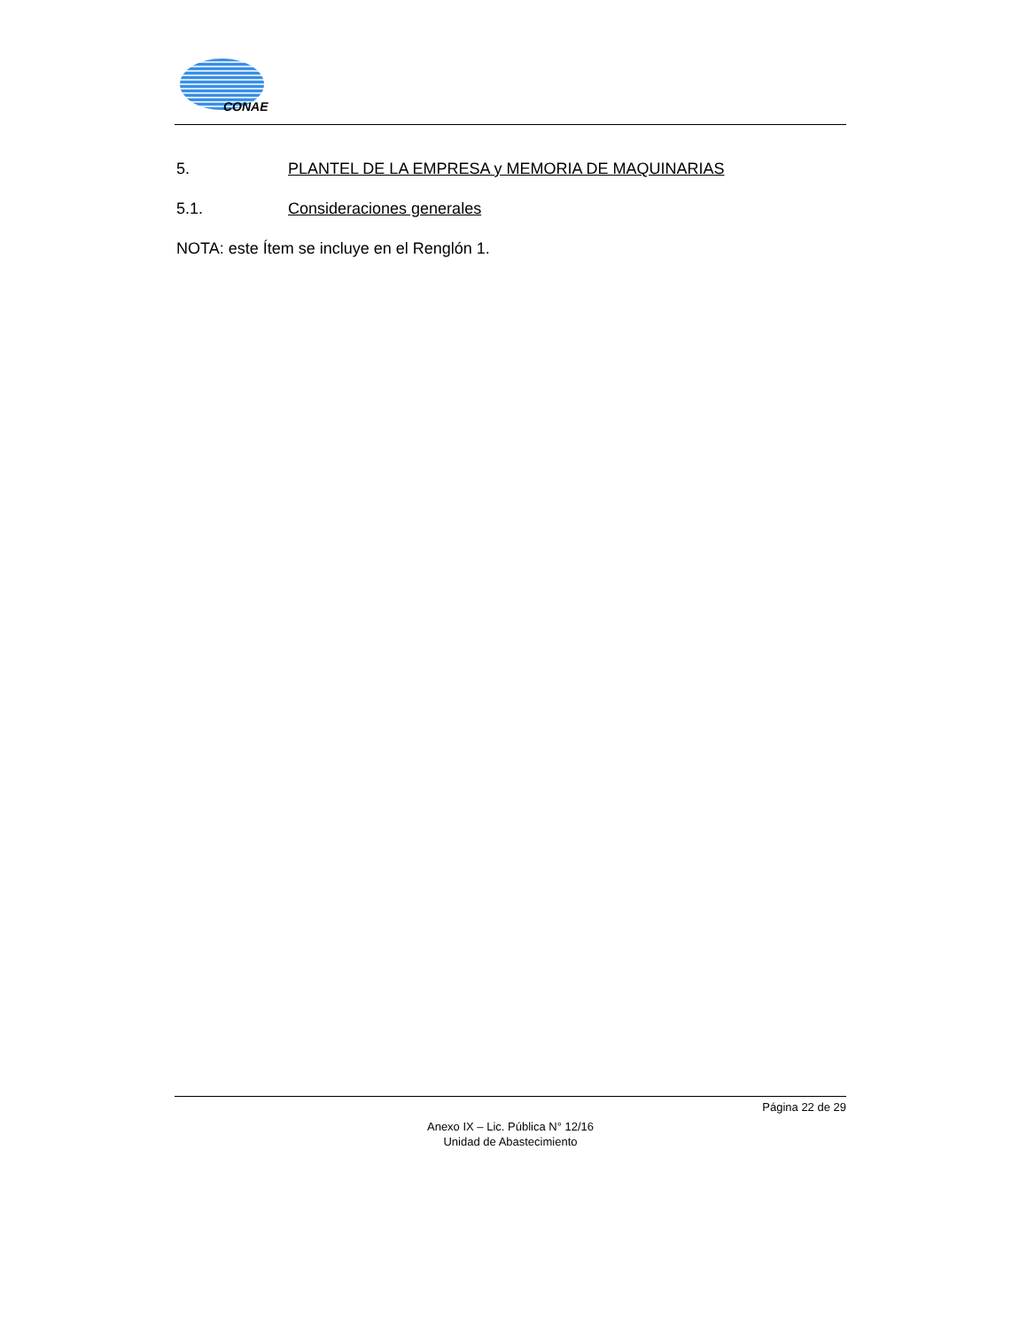CONAE
5. PLANTEL DE LA EMPRESA y MEMORIA DE MAQUINARIAS
5.1. Consideraciones generales
NOTA: este Ítem se incluye en el Renglón 1.
Página 22 de 29
Anexo IX – Lic. Pública N° 12/16
Unidad de Abastecimiento